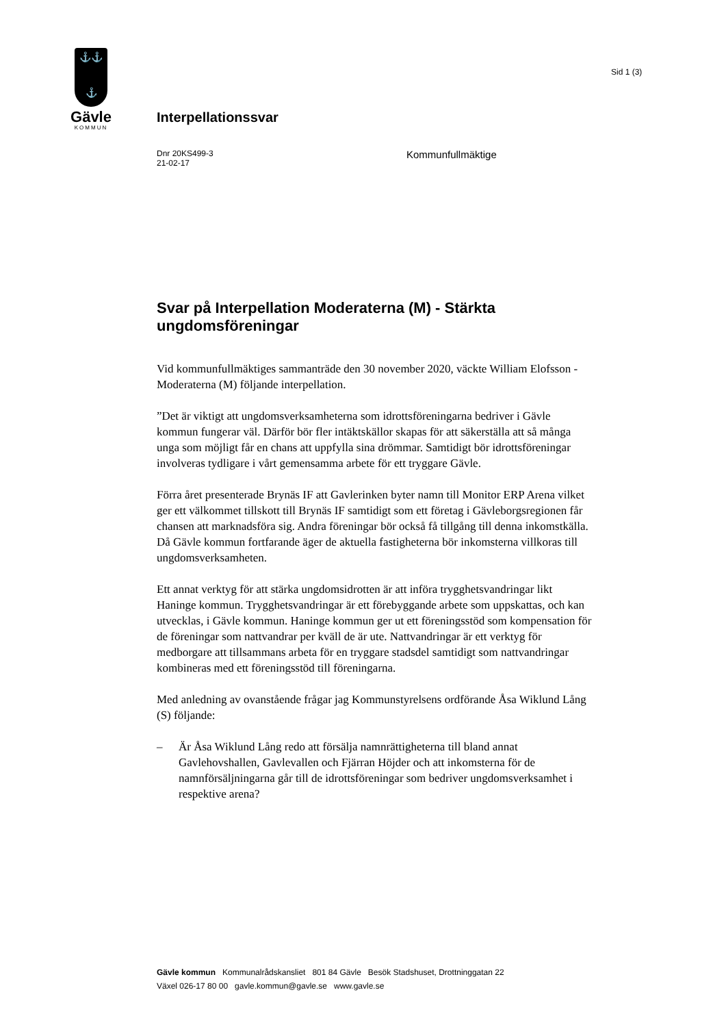⚓⚓
⚓
Gävle
KOMMUN
Sid 1 (3)
Interpellationssvar
Dnr 20KS499-3
21-02-17
Kommunfullmäktige
Svar på Interpellation Moderaterna (M) - Stärkta ungdomsföreningar
Vid kommunfullmäktiges sammanträde den 30 november 2020, väckte William Elofsson - Moderaterna (M) följande interpellation.
”Det är viktigt att ungdomsverksamheterna som idrottsföreningarna bedriver i Gävle kommun fungerar väl. Därför bör fler intäktskällor skapas för att säkerställa att så många unga som möjligt får en chans att uppfylla sina drömmar. Samtidigt bör idrottsföreningar involveras tydligare i vårt gemensamma arbete för ett tryggare Gävle.
Förra året presenterade Brynäs IF att Gavlerinken byter namn till Monitor ERP Arena vilket ger ett välkommet tillskott till Brynäs IF samtidigt som ett företag i Gävleborgsregionen får chansen att marknadsföra sig. Andra föreningar bör också få tillgång till denna inkomstkälla. Då Gävle kommun fortfarande äger de aktuella fastigheterna bör inkomsterna villkoras till ungdomsverksamheten.
Ett annat verktyg för att stärka ungdomsidrotten är att införa trygghetsvandringar likt Haninge kommun. Trygghetsvandringar är ett förebyggande arbete som uppskattas, och kan utvecklas, i Gävle kommun. Haninge kommun ger ut ett föreningsstöd som kompensation för de föreningar som nattvandrar per kväll de är ute. Nattvandringar är ett verktyg för medborgare att tillsammans arbeta för en tryggare stadsdel samtidigt som nattvandringar kombineras med ett föreningsstöd till föreningarna.
Med anledning av ovanstående frågar jag Kommunstyrelsens ordförande Åsa Wiklund Lång (S) följande:
– Är Åsa Wiklund Lång redo att försälja namnrättigheterna till bland annat Gavlehovshallen, Gavlevallen och Fjärran Höjder och att inkomsterna för de namnförsäljningarna går till de idrottsföreningar som bedriver ungdomsverksamhet i respektive arena?
Gävle kommun Kommunalrådskansliet 801 84 Gävle Besök Stadshuset, Drottninggatan 22
Växel 026-17 80 00 gavle.kommun@gavle.se www.gavle.se